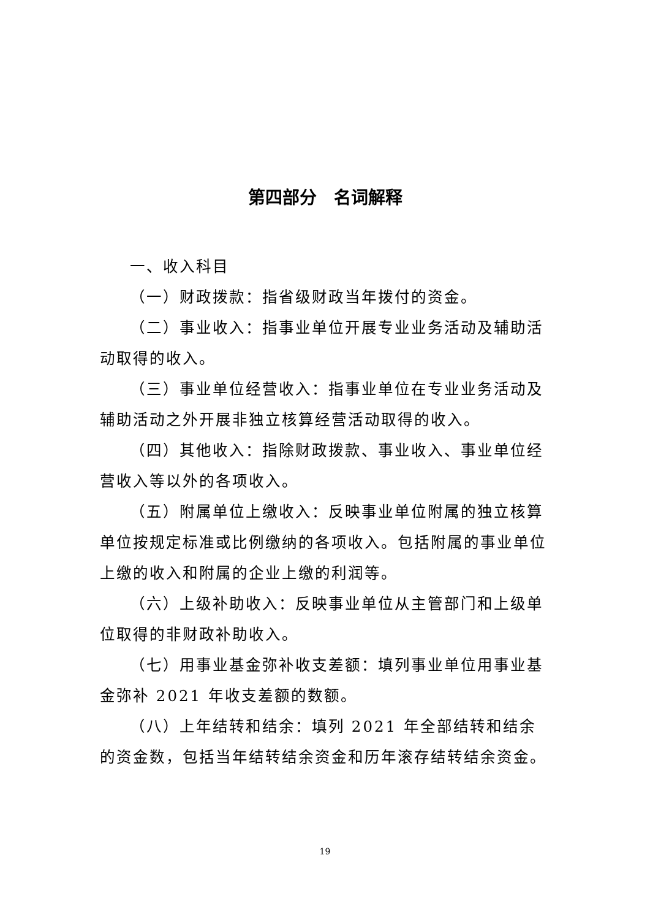第四部分　名词解释
一、收入科目
（一）财政拨款：指省级财政当年拨付的资金。
（二）事业收入：指事业单位开展专业业务活动及辅助活动取得的收入。
（三）事业单位经营收入：指事业单位在专业业务活动及辅助活动之外开展非独立核算经营活动取得的收入。
（四）其他收入：指除财政拨款、事业收入、事业单位经营收入等以外的各项收入。
（五）附属单位上缴收入：反映事业单位附属的独立核算单位按规定标准或比例缴纳的各项收入。包括附属的事业单位上缴的收入和附属的企业上缴的利润等。
（六）上级补助收入：反映事业单位从主管部门和上级单位取得的非财政补助收入。
（七）用事业基金弥补收支差额：填列事业单位用事业基金弥补 2021 年收支差额的数额。
（八）上年结转和结余：填列 2021 年全部结转和结余的资金数，包括当年结转结余资金和历年滚存结转结余资金。
19